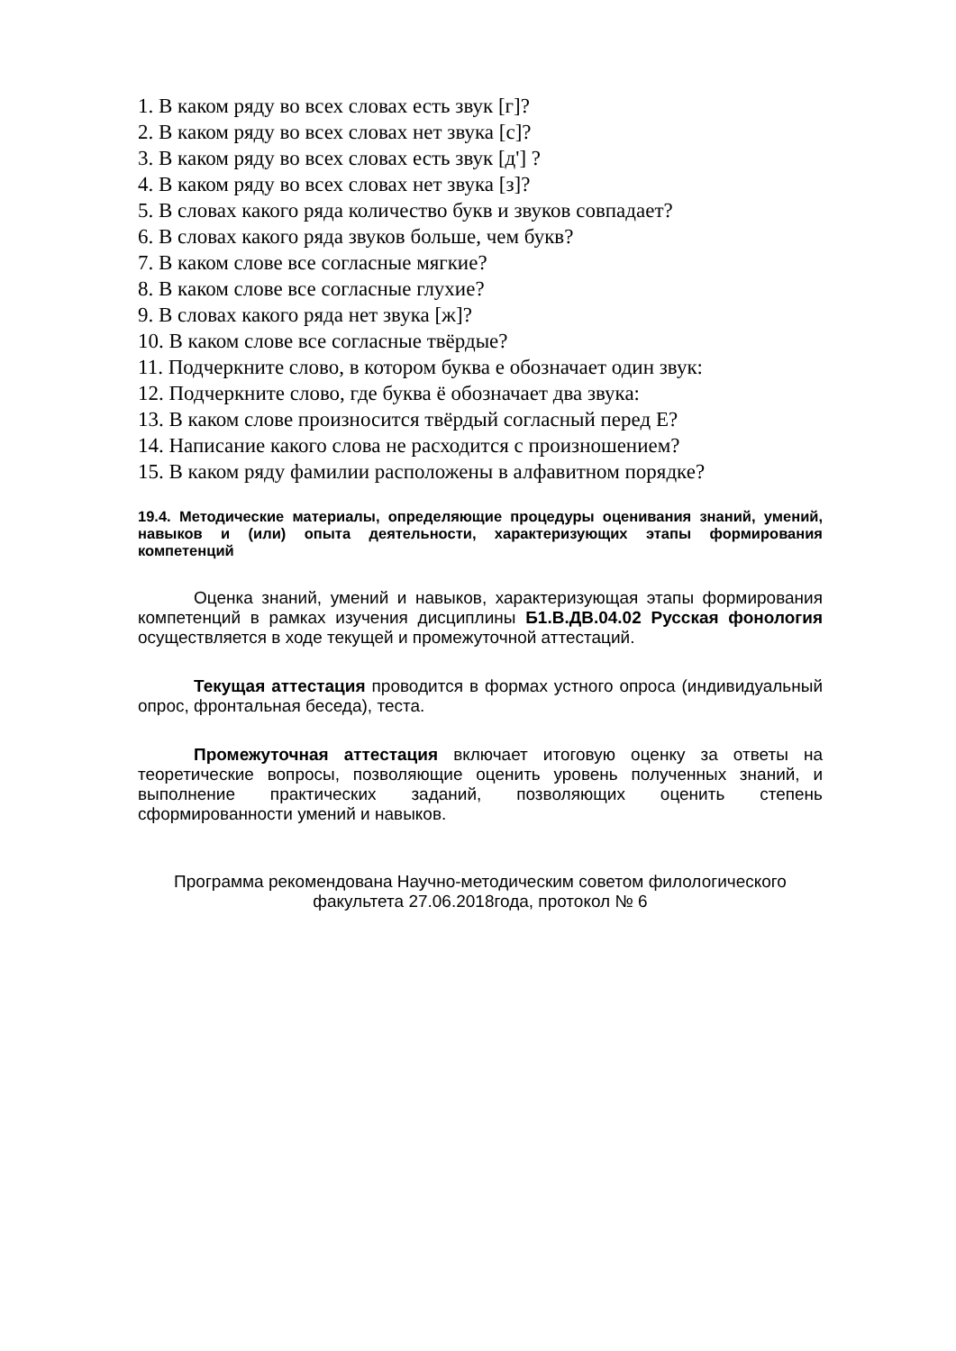1. В каком ряду во всех словах есть звук [г]?
2. В каком ряду во всех словах нет звука [с]?
3. В каком ряду во всех словах есть звук [д'] ?
4. В каком ряду во всех словах нет звука [з]?
5. В словах какого ряда количество букв и звуков совпадает?
6. В словах какого ряда звуков больше, чем букв?
7. В каком слове все согласные мягкие?
8. В каком слове все согласные глухие?
9. В словах какого ряда нет звука [ж]?
10. В каком слове все согласные твёрдые?
11. Подчеркните слово, в котором буква е обозначает один звук:
12. Подчеркните слово, где буква ё обозначает два звука:
13. В каком слове произносится твёрдый согласный перед Е?
14. Написание какого слова не расходится с произношением?
15. В каком ряду фамилии расположены в алфавитном порядке?
19.4. Методические материалы, определяющие процедуры оценивания знаний, умений, навыков и (или) опыта деятельности, характеризующих этапы формирования компетенций
Оценка знаний, умений и навыков, характеризующая этапы формирования компетенций в рамках изучения дисциплины Б1.В.ДВ.04.02 Русская фонология осуществляется в ходе текущей и промежуточной аттестаций.
Текущая аттестация проводится в формах устного опроса (индивидуальный опрос, фронтальная беседа), теста.
Промежуточная аттестация включает итоговую оценку за ответы на теоретические вопросы, позволяющие оценить уровень полученных знаний, и выполнение практических заданий, позволяющих оценить степень сформированности умений и навыков.
Программа рекомендована Научно-методическим советом филологического факультета 27.06.2018года, протокол № 6